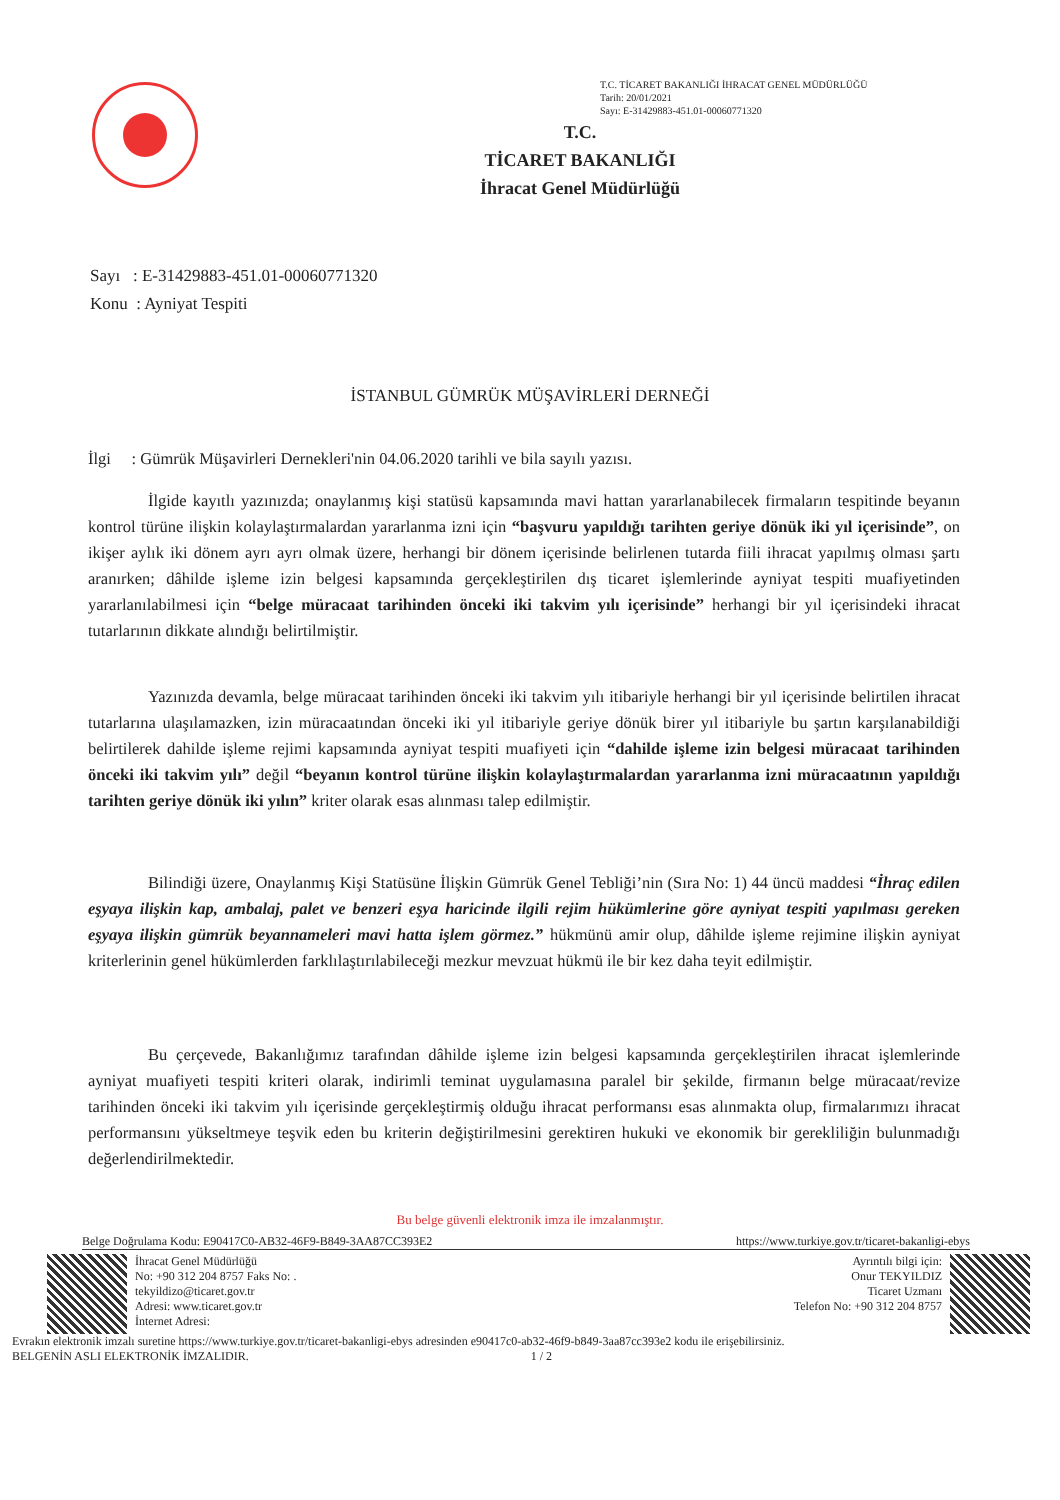T.C. TİCARET BAKANLIĞI İHRACAT GENEL MÜDÜRLÜĞÜ
Tarih: 20/01/2021
Sayı: E-31429883-451.01-00060771320
T.C.
TİCARET BAKANLIĞI
İhracat Genel Müdürlüğü
Sayı : E-31429883-451.01-00060771320
Konu : Ayniyat Tespiti
İSTANBUL GÜMRÜK MÜŞAVİRLERİ DERNEĞİ
İlgi : Gümrük Müşavirleri Dernekleri'nin 04.06.2020 tarihli ve bila sayılı yazısı.
İlgide kayıtlı yazınızda; onaylanmış kişi statüsü kapsamında mavi hattan yararlanabilecek firmaların tespitinde beyanın kontrol türüne ilişkin kolaylaştırmalardan yararlanma izni için “başvuru yapıldığı tarihten geriye dönük iki yıl içerisinde”, on ikişer aylık iki dönem ayrı ayrı olmak üzere, herhangi bir dönem içerisinde belirlenen tutarda fiili ihracat yapılmış olması şartı aranırken; dâhilde işleme izin belgesi kapsamında gerçekleştirilen dış ticaret işlemlerinde ayniyat tespiti muafiyetinden yararlanılabilmesi için “belge müracaat tarihinden önceki iki takvim yılı içerisinde” herhangi bir yıl içerisindeki ihracat tutarlarının dikkate alındığı belirtilmiştir.
Yazınızda devamla, belge müracaat tarihinden önceki iki takvim yılı itibariyle herhangi bir yıl içerisinde belirtilen ihracat tutarlarına ulaşılamazken, izin müracaatından önceki iki yıl itibariyle geriye dönük birer yıl itibariyle bu şartın karşılanabildiği belirtilerek dahilde işleme rejimi kapsamında ayniyat tespiti muafiyeti için “dahilde işleme izin belgesi müracaat tarihinden önceki iki takvim yılı” değil “beyanın kontrol türüne ilişkin kolaylaştırmalardan yararlanma izni müracaatının yapıldığı tarihten geriye dönük iki yılın” kriter olarak esas alınması talep edilmiştir.
Bilindiği üzere, Onaylanmış Kişi Statüsüne İlişkin Gümrük Genel Tebliği’nin (Sıra No: 1) 44 üncü maddesi “İhraç edilen eşyaya ilişkin kap, ambalaj, palet ve benzeri eşya haricinde ilgili rejim hükümlerine göre ayniyat tespiti yapılması gereken eşyaya ilişkin gümrük beyannameleri mavi hatta işlem görmez.” hükmünü amir olup, dâhilde işleme rejimine ilişkin ayniyat kriterlerinin genel hükümlerden farklılaştırılabileceği mezkur mevzuat hükmü ile bir kez daha teyit edilmiştir.
Bu çerçevede, Bakanlığımız tarafından dâhilde işleme izin belgesi kapsamında gerçekleştirilen ihracat işlemlerinde ayniyat muafiyeti tespiti kriteri olarak, indirimli teminat uygulamasına paralel bir şekilde, firmanın belge müracaat/revize tarihinden önceki iki takvim yılı içerisinde gerçekleştirmiş olduğu ihracat performansı esas alınmakta olup, firmalarımızı ihracat performansını yükseltmeye teşvik eden bu kriterin değiştirilmesini gerektiren hukuki ve ekonomik bir gerekliliğin bulunmadığı değerlendirilmektedir.
Bu belge güvenli elektronik imza ile imzalanmıştır.
Belge Doğrulama Kodu: E90417C0-AB32-46F9-B849-3AA87CC393E2 https://www.turkiye.gov.tr/ticaret-bakanligi-ebys
İhracat Genel Müdürlüğü
No: +90 312 204 8757 Faks No: .
tekyildizo@ticaret.gov.tr
Adresi: www.ticaret.gov.tr
İnternet Adresi:
Ayrıntılı bilgi için:
Onur TEKYILDIZ
Ticaret Uzmanı
Telefon No: +90 312 204 8757
Evrakın elektronik imzalı suretine https://www.turkiye.gov.tr/ticaret-bakanligi-ebys adresinden e90417c0-ab32-46f9-b849-3aa87cc393e2 kodu ile erişebilirsiniz.
BELGENİN ASLI ELEKTRONİK İMZALIDIR. 1 / 2